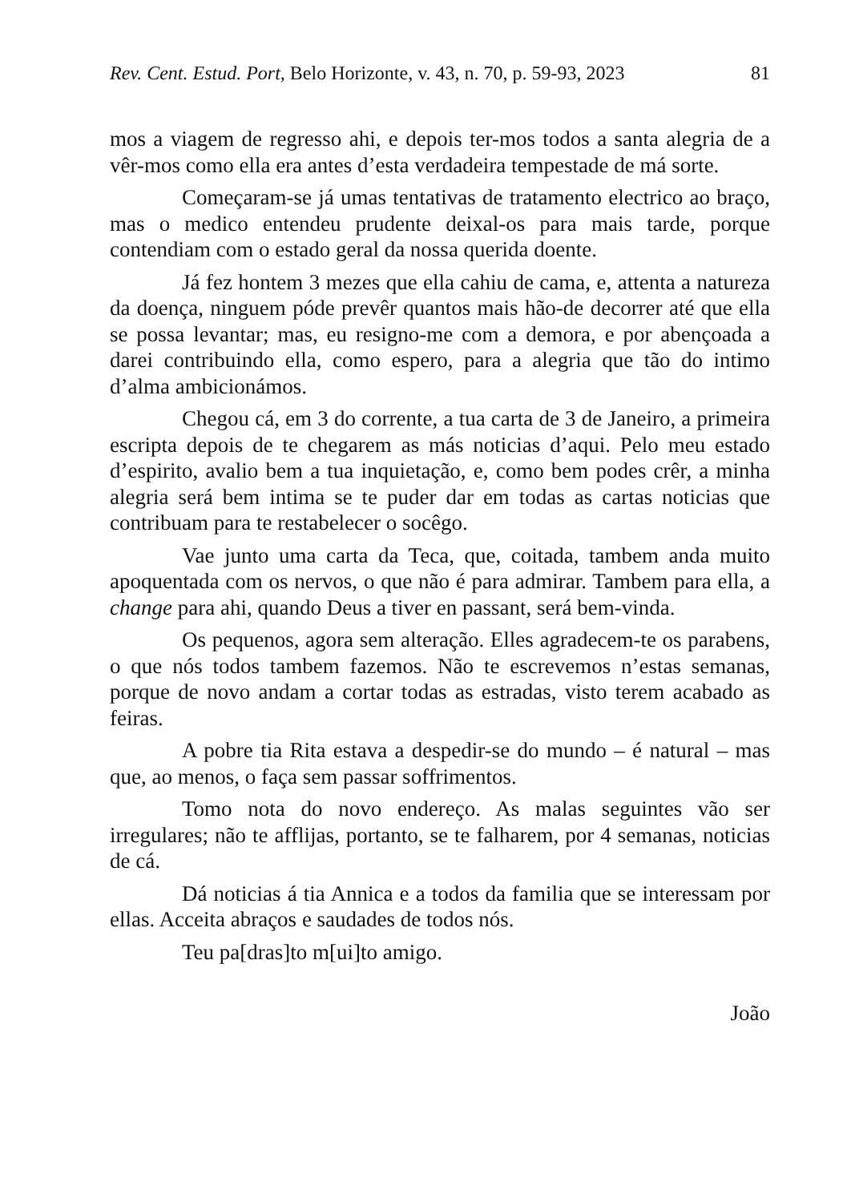Rev. Cent. Estud. Port, Belo Horizonte, v. 43, n. 70, p. 59-93, 2023 81
mos a viagem de regresso ahi, e depois ter-mos todos a santa alegria de a vêr-mos como ella era antes d’esta verdadeira tempestade de má sorte.
Começaram-se já umas tentativas de tratamento electrico ao braço, mas o medico entendeu prudente deixal-os para mais tarde, porque contendiam com o estado geral da nossa querida doente.
Já fez hontem 3 mezes que ella cahiu de cama, e, attenta a natureza da doença, ninguem póde prevêr quantos mais hão-de decorrer até que ella se possa levantar; mas, eu resigno-me com a demora, e por abençoada a darei contribuindo ella, como espero, para a alegria que tão do intimo d’alma ambicionámos.
Chegou cá, em 3 do corrente, a tua carta de 3 de Janeiro, a primeira escripta depois de te chegarem as más noticias d’aqui. Pelo meu estado d’espirito, avalio bem a tua inquietação, e, como bem podes crêr, a minha alegria será bem intima se te puder dar em todas as cartas noticias que contribuam para te restabelecer o socêgo.
Vae junto uma carta da Teca, que, coitada, tambem anda muito apoquentada com os nervos, o que não é para admirar. Tambem para ella, a change para ahi, quando Deus a tiver en passant, será bem-vinda.
Os pequenos, agora sem alteração. Elles agradecem-te os parabens, o que nós todos tambem fazemos. Não te escrevemos n’estas semanas, porque de novo andam a cortar todas as estradas, visto terem acabado as feiras.
A pobre tia Rita estava a despedir-se do mundo – é natural – mas que, ao menos, o faça sem passar soffrimentos.
Tomo nota do novo endereço. As malas seguintes vão ser irregulares; não te afflijas, portanto, se te falharem, por 4 semanas, noticias de cá.
Dá noticias á tia Annica e a todos da familia que se interessam por ellas. Acceita abraços e saudades de todos nós.
Teu pa[dras]to m[ui]to amigo.
João